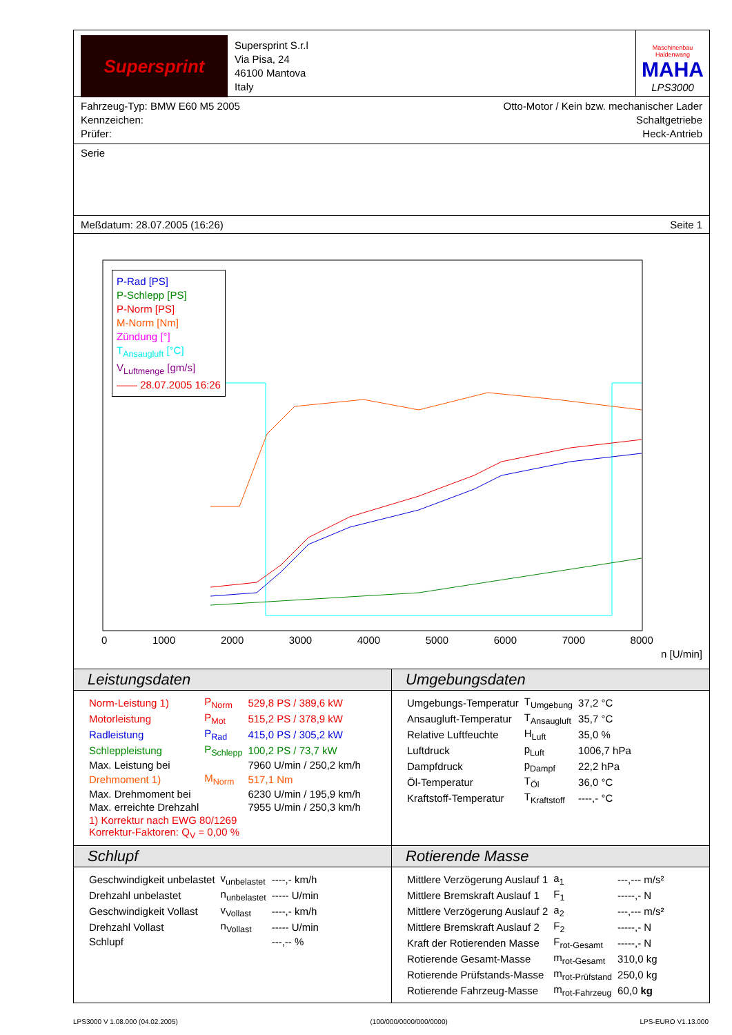Supersprint
Supersprint S.r.l
Via Pisa, 24
46100 Mantova
Italy
Maschinenbau Haldenwang
MAHA
LPS3000
Fahrzeug-Typ: BMW E60 M5 2005
Kennzeichen:
Prüfer:
Otto-Motor / Kein bzw. mechanischer Lader
Schaltgetriebe
Heck-Antrieb
Serie
Meßdatum: 28.07.2005 (16:26) Seite 1
P-Rad [PS]
P-Schlepp [PS]
P-Norm [PS]
M-Norm [Nm]
Zündung [°]
T<sub>Ansaugluft</sub> [°C]
V<sub>Luftmenge</sub> [gm/s]
—— 28.07.2005 16:26
0 1000 2000 3000 4000 5000 6000 7000 8000
n [U/min]
Leistungsdaten
| Norm-Leistung 1) | P<sub>Norm</sub> | 529,8 PS / 389,6 kW |
| Motorleistung | P<sub>Mot</sub> | 515,2 PS / 378,9 kW |
| Radleistung | P<sub>Rad</sub> | 415,0 PS / 305,2 kW |
| Schleppleistung | P<sub>Schlepp</sub> | 100,2 PS / 73,7 kW |
| Max. Leistung bei | | 7960 U/min / 250,2 km/h |
| Drehmoment 1) | M<sub>Norm</sub> | 517,1 Nm |
| Max. Drehmoment bei | | 6230 U/min / 195,9 km/h |
| Max. erreichte Drehzahl | | 7955 U/min / 250,3 km/h |
| 1) Korrektur nach EWG 80/1269 Korrektur-Faktoren: Q<sub>V</sub> = 0,00 % | | |
Umgebungsdaten
| Umgebungs-Temperatur | T<sub>Umgebung</sub> | 37,2 °C |
| Ansaugluft-Temperatur | T<sub>Ansaugluft</sub> | 35,7 °C |
| Relative Luftfeuchte | H<sub>Luft</sub> | 35,0 % |
| Luftdruck | p<sub>Luft</sub> | 1006,7 hPa |
| Dampfdruck | p<sub>Dampf</sub> | 22,2 hPa |
| Öl-Temperatur | T<sub>Öl</sub> | 36,0 °C |
| Kraftstoff-Temperatur | T<sub>Kraftstoff</sub> | ----,- °C |
Schlupf
| Geschwindigkeit unbelastet | v<sub>unbelastet</sub> | ----,- km/h |
| Drehzahl unbelastet | n<sub>unbelastet</sub> | ----- U/min |
| Geschwindigkeit Vollast | v<sub>Vollast</sub> | ----,- km/h |
| Drehzahl Vollast | n<sub>Vollast</sub> | ----- U/min |
| Schlupf | | ---,-- % |
Rotierende Masse
| Mittlere Verzögerung Auslauf 1 | a<sub>1</sub> | ---,--- m/s² |
| Mittlere Bremskraft Auslauf 1 | F<sub>1</sub> | -----,- N |
| Mittlere Verzögerung Auslauf 2 | a<sub>2</sub> | ---,--- m/s² |
| Mittlere Bremskraft Auslauf 2 | F<sub>2</sub> | -----,- N |
| Kraft der Rotierenden Masse | F<sub>rot-Gesamt</sub> | -----,- N |
| Rotierende Gesamt-Masse | m<sub>rot-Gesamt</sub> | 310,0 kg |
| Rotierende Prüfstands-Masse | m<sub>rot-Prüfstand</sub> | 250,0 kg |
| Rotierende Fahrzeug-Masse | m<sub>rot-Fahrzeug</sub> | 60,0 kg |
LPS3000 V 1.08.000 (04.02.2005) (100/000/0000/000/0000) LPS-EURO V1.13.000